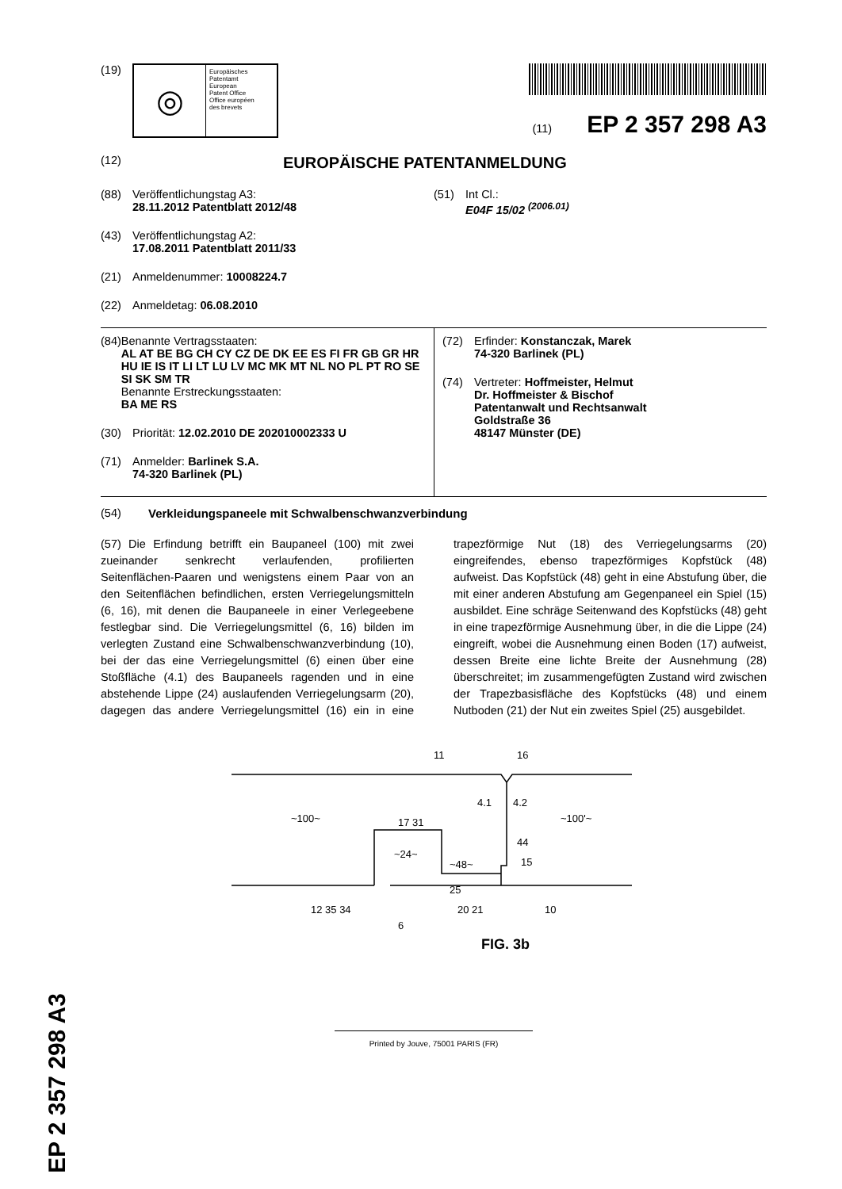(19)
◎
Europäisches
Patentamt
European
Patent Office
Office européen
des brevets
(11) EP 2 357 298 A3
(12) EUROPÄISCHE PATENTANMELDUNG
(88) Veröffentlichungstag A3:
28.11.2012 Patentblatt 2012/48
(43) Veröffentlichungstag A2:
17.08.2011 Patentblatt 2011/33
(21) Anmeldenummer: 10008224.7
(22) Anmeldetag: 06.08.2010
(51) Int Cl.:
E04F 15/02 <sup>(2006.01)</sup>
(84) Benannte Vertragsstaaten:
AL AT BE BG CH CY CZ DE DK EE ES FI FR GB GR HR HU IE IS IT LI LT LU LV MC MK MT NL NO PL PT RO SE SI SK SM TR
Benannte Erstreckungsstaaten:
BA ME RS
(30) Priorität: 12.02.2010 DE 202010002333 U
(71) Anmelder: Barlinek S.A.
74-320 Barlinek (PL)
(72) Erfinder: Konstanczak, Marek
74-320 Barlinek (PL)
(74) Vertreter: Hoffmeister, Helmut
Dr. Hoffmeister & Bischof
Patentanwalt und Rechtsanwalt
Goldstraße 36
48147 Münster (DE)
(54) Verkleidungspaneele mit Schwalbenschwanzverbindung
(57) Die Erfindung betrifft ein Baupaneel (100) mit zwei zueinander senkrecht verlaufenden, profilierten Seitenflächen-Paaren und wenigstens einem Paar von an den Seitenflächen befindlichen, ersten Verriegelungsmitteln (6, 16), mit denen die Baupaneele in einer Verlegeebene festlegbar sind. Die Verriegelungsmittel (6, 16) bilden im verlegten Zustand eine Schwalbenschwanzverbindung (10), bei der das eine Verriegelungsmittel (6) einen über eine Stoßfläche (4.1) des Baupaneels ragenden und in eine abstehende Lippe (24) auslaufenden Verriegelungsarm (20), dagegen das andere Verriegelungsmittel (16) ein in eine trapezförmige Nut (18) des Verriegelungsarms (20) eingreifendes, ebenso trapezförmiges Kopfstück (48) aufweist. Das Kopfstück (48) geht in eine Abstufung über, die mit einer anderen Abstufung am Gegenpaneel ein Spiel (15) ausbildet. Eine schräge Seitenwand des Kopfstücks (48) geht in eine trapezförmige Ausnehmung über, in die die Lippe (24) eingreift, wobei die Ausnehmung einen Boden (17) aufweist, dessen Breite eine lichte Breite der Ausnehmung (28) überschreitet; im zusammengefügten Zustand wird zwischen der Trapezbasisfläche des Kopfstücks (48) und einem Nutboden (21) der Nut ein zweites Spiel (25) ausgebildet.
11
16
~100~
~100'~
4.1
4.2
~24~
~48~
17 31
44
15
25
12 35 34
6
20 21
10
FIG. 3b
Printed by Jouve, 75001 PARIS (FR)
EP 2 357 298 A3